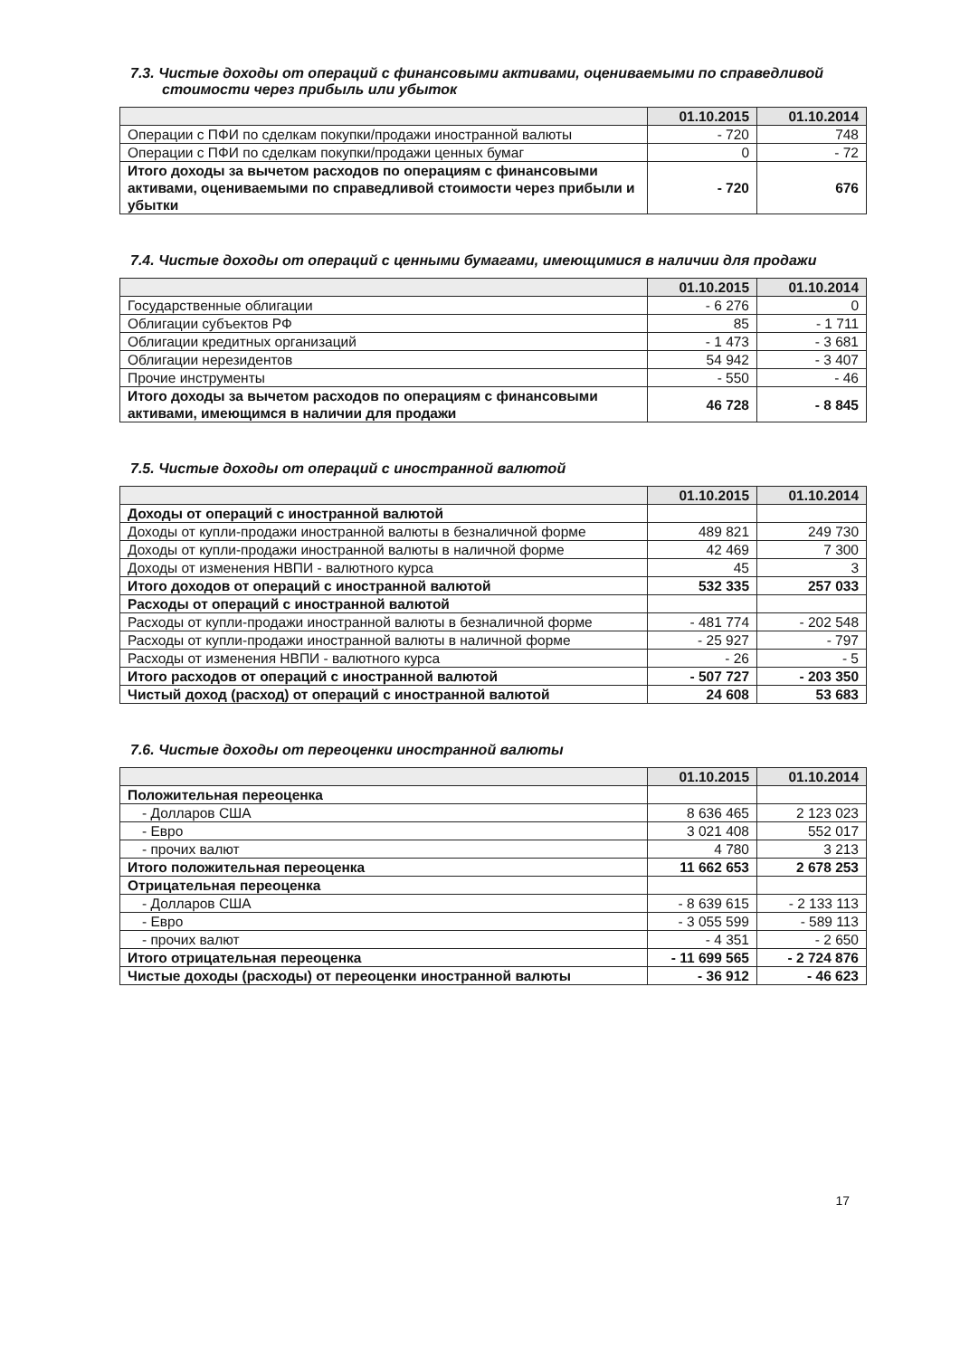7.3. Чистые доходы от операций с финансовыми активами, оцениваемыми по справедливой
стоимости через прибыль или убыток
| | 01.10.2015 | 01.10.2014 |
| --- | --- | --- |
| Операции с ПФИ по сделкам покупки/продажи иностранной валюты | - 720 | 748 |
| Операции с ПФИ по сделкам покупки/продажи ценных бумаг | 0 | - 72 |
| Итого доходы за вычетом расходов по операциям с финансовыми активами, оцениваемыми по справедливой стоимости через прибыли и убытки | - 720 | 676 |
7.4. Чистые доходы от операций с ценными бумагами, имеющимися в наличии для продажи
| | 01.10.2015 | 01.10.2014 |
| --- | --- | --- |
| Государственные облигации | - 6 276 | 0 |
| Облигации субъектов РФ | 85 | - 1 711 |
| Облигации кредитных организаций | - 1 473 | - 3 681 |
| Облигации нерезидентов | 54 942 | - 3 407 |
| Прочие инструменты | - 550 | - 46 |
| Итого доходы за вычетом расходов по операциям с финансовыми активами, имеющимся в наличии для продажи | 46 728 | - 8 845 |
7.5. Чистые доходы от операций с иностранной валютой
| | 01.10.2015 | 01.10.2014 |
| --- | --- | --- |
| Доходы от операций с иностранной валютой | | |
| Доходы от купли-продажи иностранной валюты в безналичной форме | 489 821 | 249 730 |
| Доходы от купли-продажи иностранной валюты в наличной форме | 42 469 | 7 300 |
| Доходы от изменения НВПИ - валютного курса | 45 | 3 |
| Итого доходов от операций с иностранной валютой | 532 335 | 257 033 |
| Расходы от операций с иностранной валютой | | |
| Расходы от купли-продажи иностранной валюты в безналичной форме | - 481 774 | - 202 548 |
| Расходы от купли-продажи иностранной валюты в наличной форме | - 25 927 | - 797 |
| Расходы от изменения НВПИ - валютного курса | - 26 | - 5 |
| Итого расходов от операций с иностранной валютой | - 507 727 | - 203 350 |
| Чистый доход (расход) от операций с иностранной валютой | 24 608 | 53 683 |
7.6. Чистые доходы от переоценки иностранной валюты
| | 01.10.2015 | 01.10.2014 |
| --- | --- | --- |
| Положительная переоценка | | |
| - Долларов США | 8 636 465 | 2 123 023 |
| - Евро | 3 021 408 | 552 017 |
| - прочих валют | 4 780 | 3 213 |
| Итого положительная переоценка | 11 662 653 | 2 678 253 |
| Отрицательная переоценка | | |
| - Долларов США | - 8 639 615 | - 2 133 113 |
| - Евро | - 3 055 599 | - 589 113 |
| - прочих валют | - 4 351 | - 2 650 |
| Итого отрицательная переоценка | - 11 699 565 | - 2 724 876 |
| Чистые доходы (расходы) от переоценки иностранной валюты | - 36 912 | - 46 623 |
17